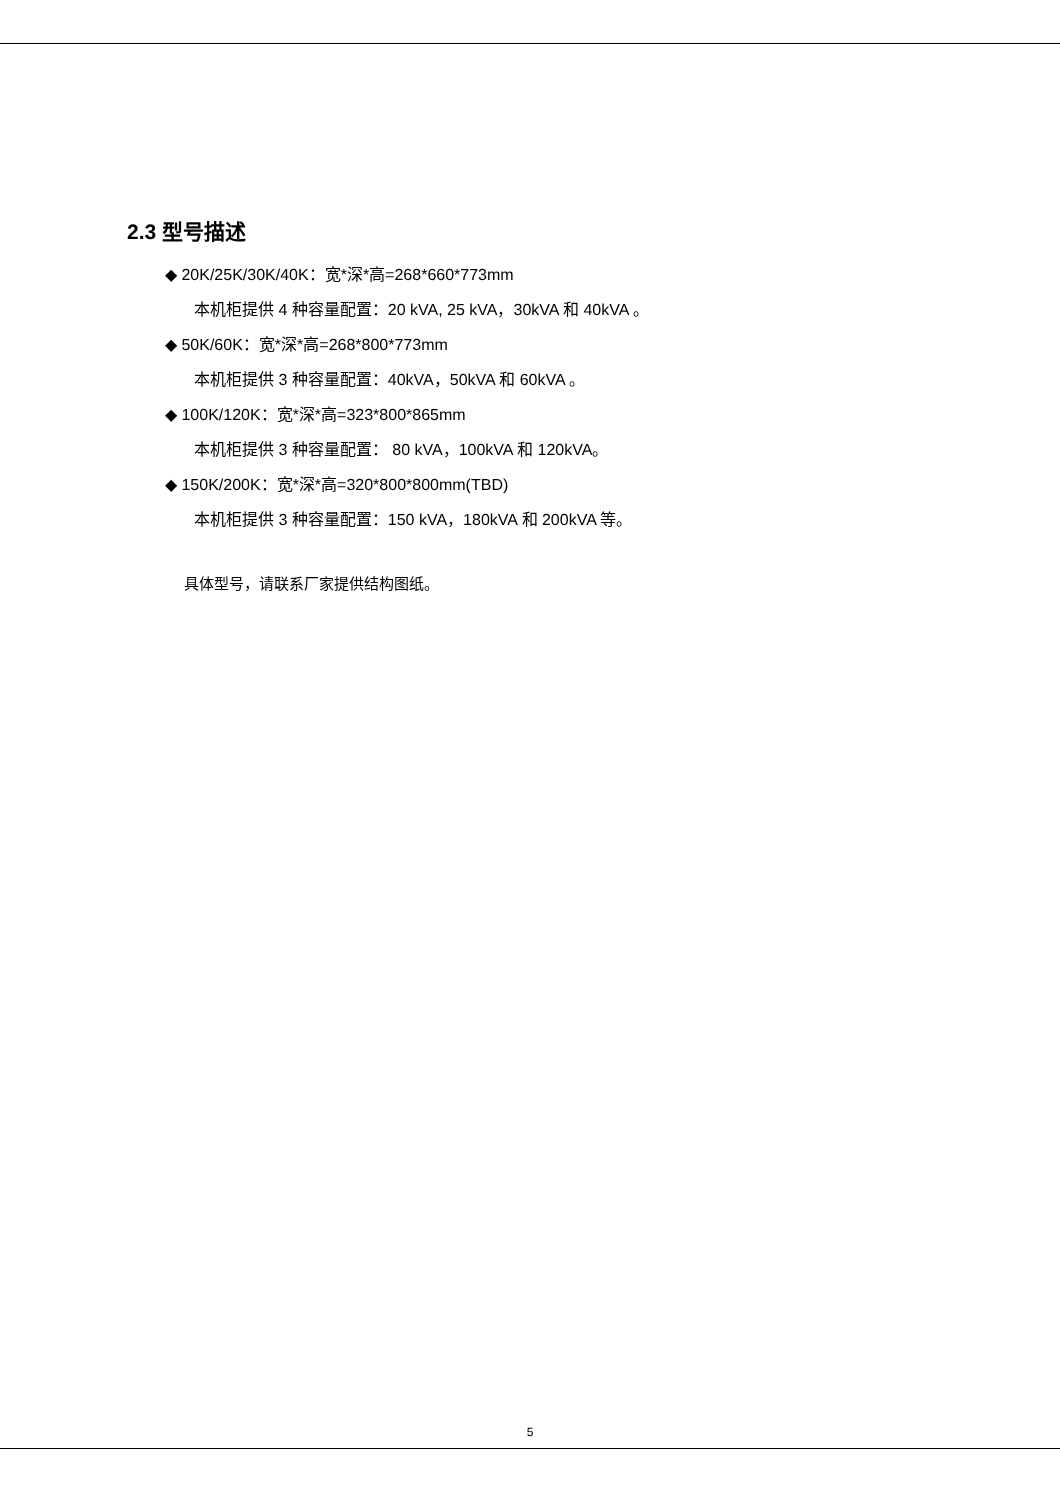2.3 型号描述
◆ 20K/25K/30K/40K：宽*深*高=268*660*773mm
本机柜提供 4 种容量配置：20 kVA, 25 kVA，30kVA 和 40kVA 。
◆ 50K/60K：宽*深*高=268*800*773mm
本机柜提供 3 种容量配置：40kVA，50kVA 和 60kVA 。
◆ 100K/120K：宽*深*高=323*800*865mm
本机柜提供 3 种容量配置： 80 kVA，100kVA 和 120kVA。
◆ 150K/200K：宽*深*高=320*800*800mm(TBD)
本机柜提供 3 种容量配置：150 kVA，180kVA 和 200kVA 等。
具体型号，请联系厂家提供结构图纸。
5